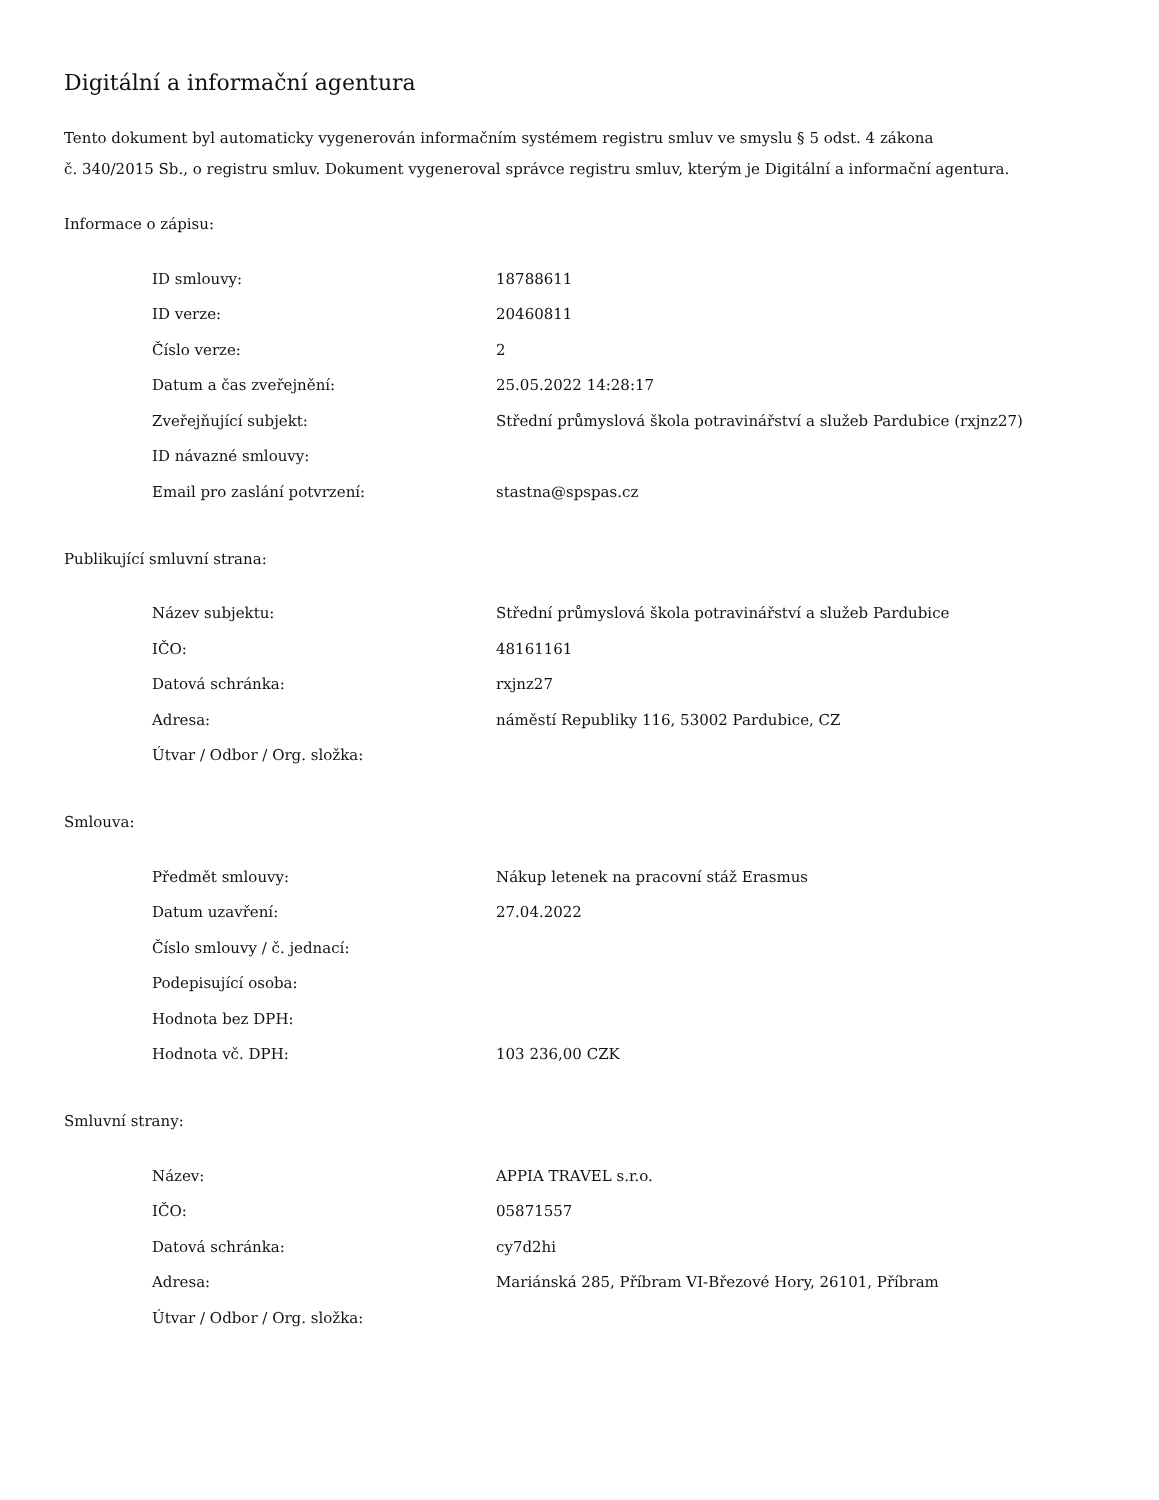Digitální a informační agentura
Tento dokument byl automaticky vygenerován informačním systémem registru smluv ve smyslu § 5 odst. 4 zákona
č. 340/2015 Sb., o registru smluv. Dokument vygeneroval správce registru smluv, kterým je Digitální a informační agentura.
Informace o zápisu:
| ID smlouvy: | 18788611 |
| ID verze: | 20460811 |
| Číslo verze: | 2 |
| Datum a čas zveřejnění: | 25.05.2022 14:28:17 |
| Zveřejňující subjekt: | Střední průmyslová škola potravinářství a služeb Pardubice (rxjnz27) |
| ID návazné smlouvy: | |
| Email pro zaslání potvrzení: | stastna@spspas.cz |
Publikující smluvní strana:
| Název subjektu: | Střední průmyslová škola potravinářství a služeb Pardubice |
| IČO: | 48161161 |
| Datová schránka: | rxjnz27 |
| Adresa: | náměstí Republiky 116, 53002 Pardubice, CZ |
| Útvar / Odbor / Org. složka: | |
Smlouva:
| Předmět smlouvy: | Nákup letenek na pracovní stáž Erasmus |
| Datum uzavření: | 27.04.2022 |
| Číslo smlouvy / č. jednací: | |
| Podepisující osoba: | |
| Hodnota bez DPH: | |
| Hodnota vč. DPH: | 103 236,00 CZK |
Smluvní strany:
| Název: | APPIA TRAVEL s.r.o. |
| IČO: | 05871557 |
| Datová schránka: | cy7d2hi |
| Adresa: | Mariánská 285, Příbram VI-Březové Hory, 26101, Příbram |
| Útvar / Odbor / Org. složka: | |